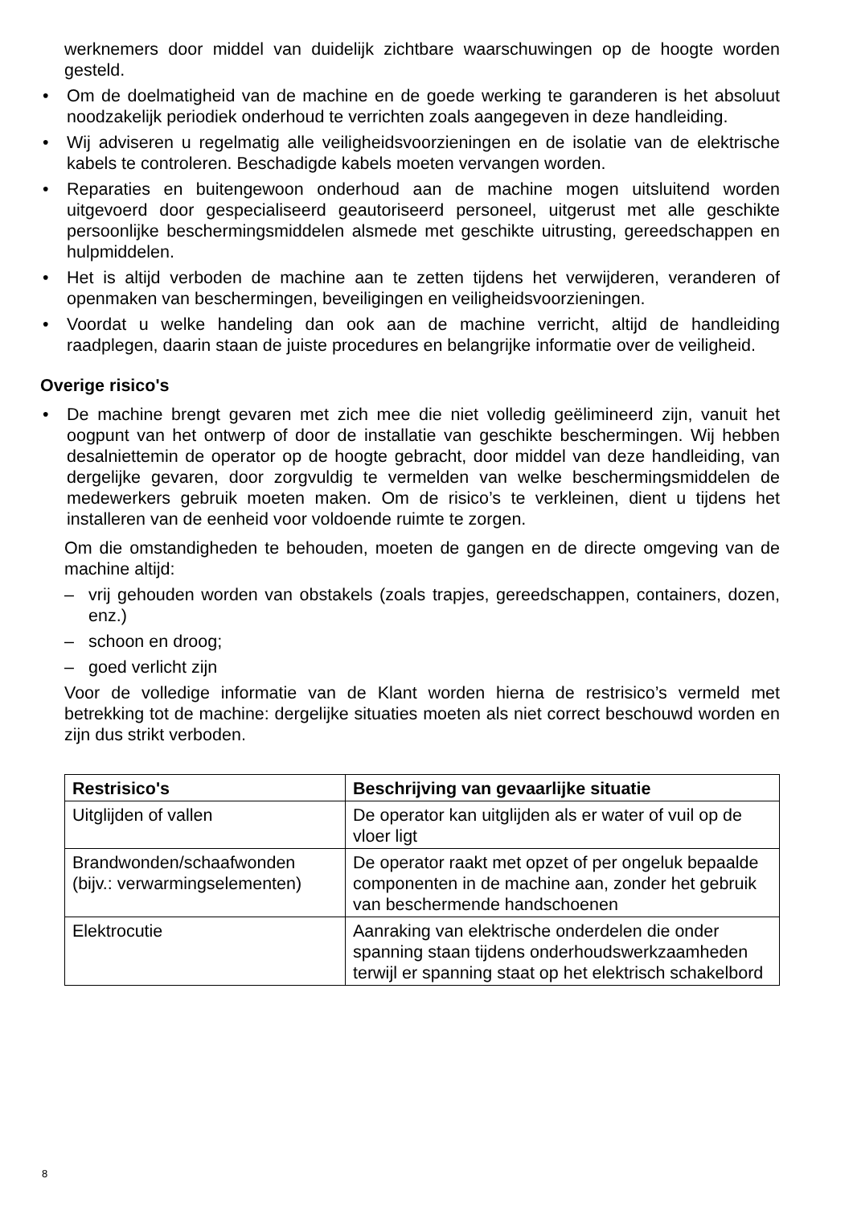werknemers door middel van duidelijk zichtbare waarschuwingen op de hoogte worden gesteld.
• Om de doelmatigheid van de machine en de goede werking te garanderen is het absoluut noodzakelijk periodiek onderhoud te verrichten zoals aangegeven in deze handleiding.
• Wij adviseren u regelmatig alle veiligheidsvoorzieningen en de isolatie van de elektrische kabels te controleren. Beschadigde kabels moeten vervangen worden.
• Reparaties en buitengewoon onderhoud aan de machine mogen uitsluitend worden uitgevoerd door gespecialiseerd geautoriseerd personeel, uitgerust met alle geschikte persoonlijke beschermingsmiddelen alsmede met geschikte uitrusting, gereedschappen en hulpmiddelen.
• Het is altijd verboden de machine aan te zetten tijdens het verwijderen, veranderen of openmaken van beschermingen, beveiligingen en veiligheidsvoorzieningen.
• Voordat u welke handeling dan ook aan de machine verricht, altijd de handleiding raadplegen, daarin staan de juiste procedures en belangrijke informatie over de veiligheid.
Overige risico's
• De machine brengt gevaren met zich mee die niet volledig geëlimineerd zijn, vanuit het oogpunt van het ontwerp of door de installatie van geschikte beschermingen. Wij hebben desalniettemin de operator op de hoogte gebracht, door middel van deze handleiding, van dergelijke gevaren, door zorgvuldig te vermelden van welke beschermingsmiddelen de medewerkers gebruik moeten maken. Om de risico’s te verkleinen, dient u tijdens het installeren van de eenheid voor voldoende ruimte te zorgen.
Om die omstandigheden te behouden, moeten de gangen en de directe omgeving van de machine altijd:
– vrij gehouden worden van obstakels (zoals trapjes, gereedschappen, containers, dozen, enz.)
– schoon en droog;
– goed verlicht zijn
Voor de volledige informatie van de Klant worden hierna de restrisico’s vermeld met betrekking tot de machine: dergelijke situaties moeten als niet correct beschouwd worden en zijn dus strikt verboden.
| Restrisico's | Beschrijving van gevaarlijke situatie |
| --- | --- |
| Uitglijden of vallen | De operator kan uitglijden als er water of vuil op de vloer ligt |
| Brandwonden/schaafwonden (bijv.: verwarmingselementen) | De operator raakt met opzet of per ongeluk bepaalde componenten in de machine aan, zonder het gebruik van beschermende handschoenen |
| Elektrocutie | Aanraking van elektrische onderdelen die onder spanning staan tijdens onderhoudswerkzaamheden terwijl er spanning staat op het elektrisch schakelbord |
8